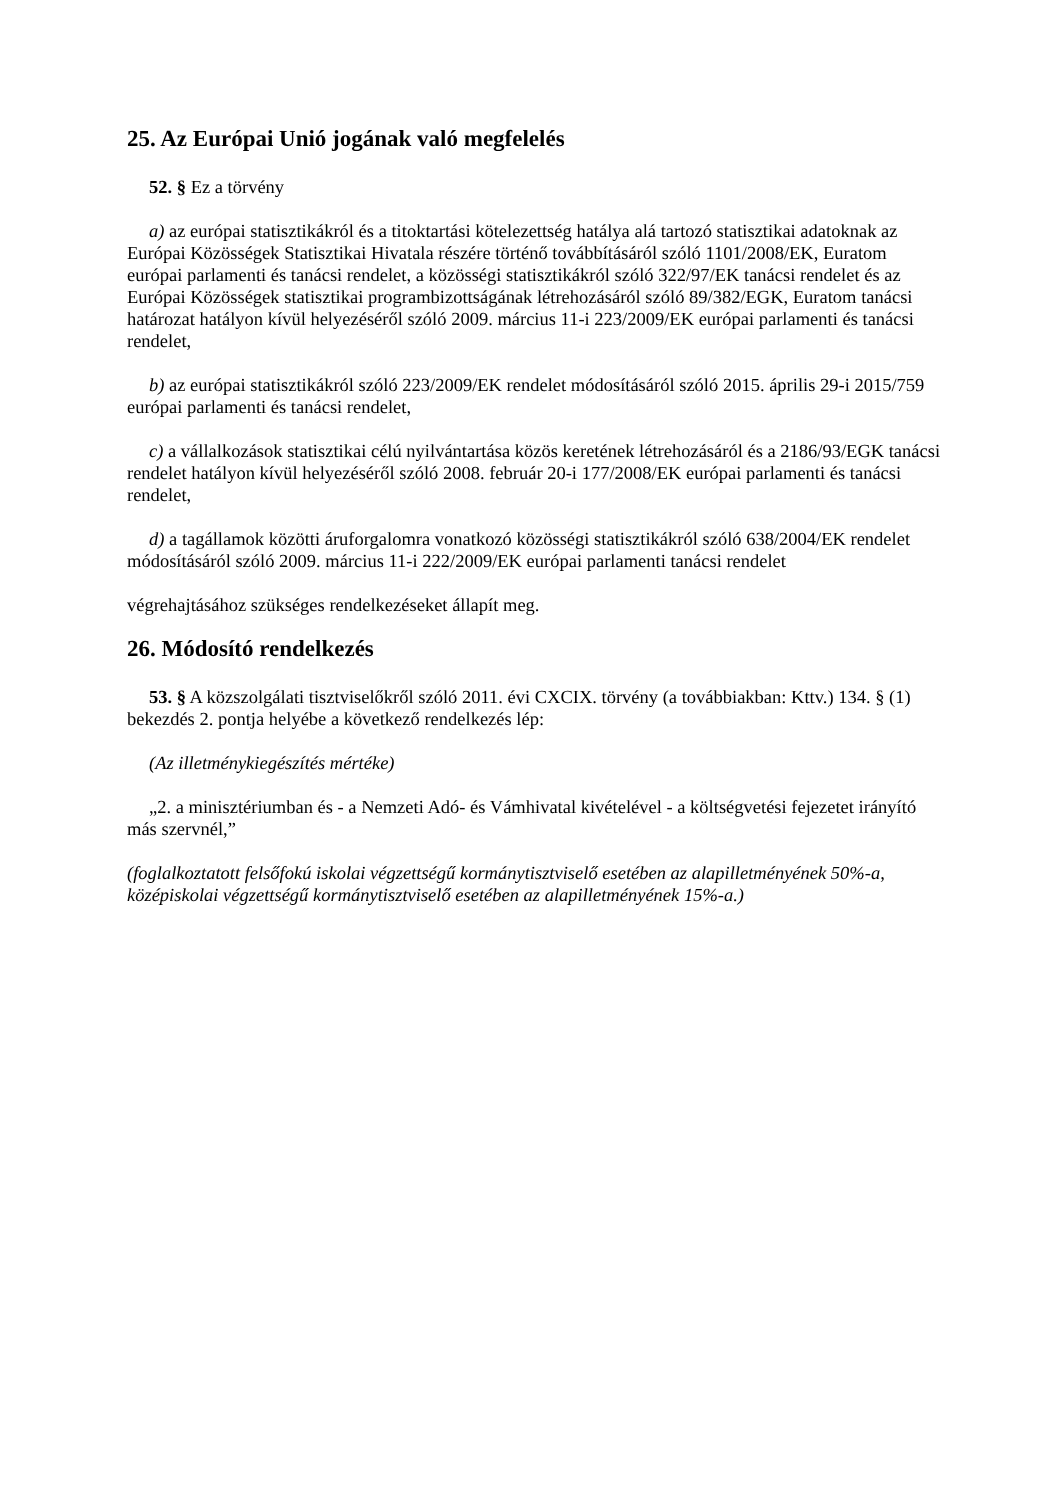25. Az Európai Unió jogának való megfelelés
52. § Ez a törvény
a) az európai statisztikákról és a titoktartási kötelezettség hatálya alá tartozó statisztikai adatoknak az Európai Közösségek Statisztikai Hivatala részére történő továbbításáról szóló 1101/2008/EK, Euratom európai parlamenti és tanácsi rendelet, a közösségi statisztikákról szóló 322/97/EK tanácsi rendelet és az Európai Közösségek statisztikai programbizottságának létrehozásáról szóló 89/382/EGK, Euratom tanácsi határozat hatályon kívül helyezéséről szóló 2009. március 11-i 223/2009/EK európai parlamenti és tanácsi rendelet,
b) az európai statisztikákról szóló 223/2009/EK rendelet módosításáról szóló 2015. április 29-i 2015/759 európai parlamenti és tanácsi rendelet,
c) a vállalkozások statisztikai célú nyilvántartása közös keretének létrehozásáról és a 2186/93/EGK tanácsi rendelet hatályon kívül helyezéséről szóló 2008. február 20-i 177/2008/EK európai parlamenti és tanácsi rendelet,
d) a tagállamok közötti áruforgalomra vonatkozó közösségi statisztikákról szóló 638/2004/EK rendelet módosításáról szóló 2009. március 11-i 222/2009/EK európai parlamenti tanácsi rendelet
végrehajtásához szükséges rendelkezéseket állapít meg.
26. Módosító rendelkezés
53. § A közszolgálati tisztviselőkről szóló 2011. évi CXCIX. törvény (a továbbiakban: Kttv.) 134. § (1) bekezdés 2. pontja helyébe a következő rendelkezés lép:
(Az illetménykiegészítés mértéke)
„2. a minisztériumban és - a Nemzeti Adó- és Vámhivatal kivételével - a költségvetési fejezetet irányító más szervnél,”
(foglalkoztatott felsőfokú iskolai végzettségű kormánytisztviselő esetében az alapilletményének 50%-a, középiskolai végzettségű kormánytisztviselő esetében az alapilletményének 15%-a.)